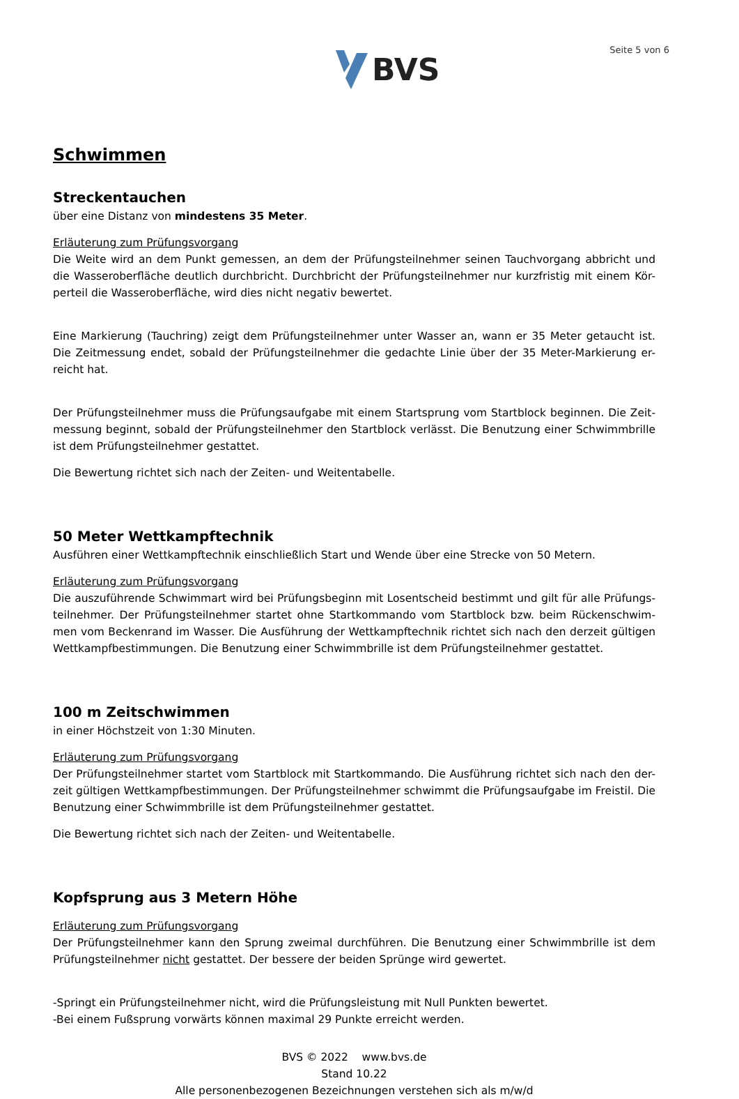BVS
Seite 5 von 6
Schwimmen
Streckentauchen
über eine Distanz von mindestens 35 Meter.
Erläuterung zum Prüfungsvorgang
Die Weite wird an dem Punkt gemessen, an dem der Prüfungsteilnehmer seinen Tauchvorgang abbricht und die Wasseroberfläche deutlich durchbricht. Durchbricht der Prüfungsteilnehmer nur kurzfristig mit einem Kör-perteil die Wasseroberfläche, wird dies nicht negativ bewertet.
Eine Markierung (Tauchring) zeigt dem Prüfungsteilnehmer unter Wasser an, wann er 35 Meter getaucht ist. Die Zeitmessung endet, sobald der Prüfungsteilnehmer die gedachte Linie über der 35 Meter-Markierung er-reicht hat.
Der Prüfungsteilnehmer muss die Prüfungsaufgabe mit einem Startsprung vom Startblock beginnen. Die Zeit-messung beginnt, sobald der Prüfungsteilnehmer den Startblock verlässt. Die Benutzung einer Schwimmbrille ist dem Prüfungsteilnehmer gestattet.
Die Bewertung richtet sich nach der Zeiten- und Weitentabelle.
50 Meter Wettkampftechnik
Ausführen einer Wettkampftechnik einschließlich Start und Wende über eine Strecke von 50 Metern.
Erläuterung zum Prüfungsvorgang
Die auszuführende Schwimmart wird bei Prüfungsbeginn mit Losentscheid bestimmt und gilt für alle Prüfungs-teilnehmer. Der Prüfungsteilnehmer startet ohne Startkommando vom Startblock bzw. beim Rückenschwim-men vom Beckenrand im Wasser. Die Ausführung der Wettkampftechnik richtet sich nach den derzeit gültigen Wettkampfbestimmungen. Die Benutzung einer Schwimmbrille ist dem Prüfungsteilnehmer gestattet.
100 m Zeitschwimmen
in einer Höchstzeit von 1:30 Minuten.
Erläuterung zum Prüfungsvorgang
Der Prüfungsteilnehmer startet vom Startblock mit Startkommando. Die Ausführung richtet sich nach den der-zeit gültigen Wettkampfbestimmungen. Der Prüfungsteilnehmer schwimmt die Prüfungsaufgabe im Freistil. Die Benutzung einer Schwimmbrille ist dem Prüfungsteilnehmer gestattet.
Die Bewertung richtet sich nach der Zeiten- und Weitentabelle.
Kopfsprung aus 3 Metern Höhe
Erläuterung zum Prüfungsvorgang
Der Prüfungsteilnehmer kann den Sprung zweimal durchführen. Die Benutzung einer Schwimmbrille ist dem Prüfungsteilnehmer nicht gestattet. Der bessere der beiden Sprünge wird gewertet.
-Springt ein Prüfungsteilnehmer nicht, wird die Prüfungsleistung mit Null Punkten bewertet.
-Bei einem Fußsprung vorwärts können maximal 29 Punkte erreicht werden.
BVS © 2022 www.bvs.de
Stand 10.22
Alle personenbezogenen Bezeichnungen verstehen sich als m/w/d